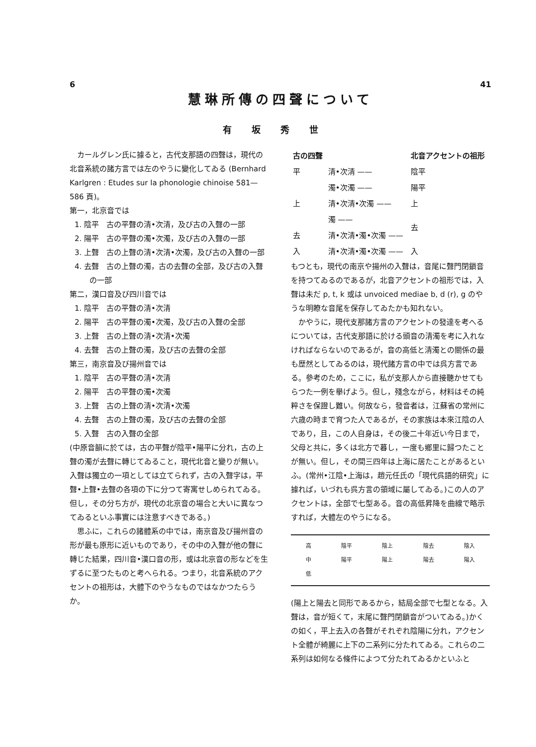6 41
慧琳所傳の四聲について
有坂秀世
カールグレン氏に據ると，古代支那語の四聲は，現代の北音系統の諸方言では左のやうに變化してゐる (Bernhard Karlgren : Etudes sur la phonologie chinoise 581—586 頁)。
第一，北京音では
1. 陰平　古の平聲の清•次清，及び古の入聲の一部
2. 陽平　古の平聲の濁•次濁，及び古の入聲の一部
3. 上聲　古の上聲の清•次清•次濁，及び古の入聲の一部
4. 去聲　古の上聲の濁，古の去聲の全部，及び古の入聲の一部
第二，漢口音及び四川音では
1. 陰平　古の平聲の清•次清
2. 陽平　古の平聲の濁•次濁，及び古の入聲の全部
3. 上聲　古の上聲の清•次清•次濁
4. 去聲　古の上聲の濁，及び古の去聲の全部
第三，南京音及び揚州音では
1. 陰平　古の平聲の清•次清
2. 陽平　古の平聲の濁•次濁
3. 上聲　古の上聲の清•次清•次濁
4. 去聲　古の上聲の濁，及び古の去聲の全部
5. 入聲　古の入聲の全部
(中原音韻に於ては，古の平聲が陰平•陽平に分れ，古の上聲の濁が去聲に轉じてゐること，現代北音と變りが無い。入聲は獨立の一項としては立てられず，古の入聲字は，平聲•上聲•去聲の各項の下に分つて寄寓せしめられてゐる。但し，その分ち方が，現代の北京音の場合と大いに異なつてゐるといふ事實には注意すべきである。)
思ふに，これらの諸體系の中では，南京音及び揚州音の形が最も原形に近いものであり，その中の入聲が他の聲に轉じた結果，四川音•漢口音の形，或は北京音の形などを生ずるに至つたものと考へられる。つまり，北音系統のアクセントの祖形は，大體下のやうなものではなかつたらうか。
| 古の四聲 | | 北音アクセントの祖形 |
| 平 | 清•次清 —— | 陰平 |
| | 濁•次濁 —— | 陽平 |
| 上 | 清•次清•次濁 —— | 上 |
| | 濁 —— | 去 |
| 去 | 清•次清•濁•次濁 —— | |
| 入 | 清•次清•濁•次濁 —— | 入 |
もつとも，現代の南京や揚州の入聲は，音尾に聲門閉鎖音を持つてゐるのであるが，北音アクセントの祖形では，入聲は未だ p, t, k 或は unvoiced mediae b, d (r), g のやうな明瞭な音尾を保存してゐたかも知れない。
かやうに，現代支那諸方言のアクセントの發達を考へるについては，古代支那語に於ける頭音の清濁を考に入れなければならないのであるが，音の高低と清濁との關係の最も歴然としてゐるのは，現代諸方言の中では呉方言である。參考のため，ここに，私が支那人から直接聽かせてもらつた一例を擧げよう。但し，殘念ながら，材料はその純粹さを保證し難い。何故なら，發音者は，江蘇省の常州に六歳の時まで育つた人であるが，その家族は本來江陰の人であり，且，この人自身は，その後二十年近い今日まで，父母と共に，多くは北方で暮し，一度も鄉里に歸つたことが無い。但し，その間三四年は上海に居たことがあるといふ。(常州•江陰•上海は，趙元任氏の「現代呉語的研究」に據れば，いづれも呉方言の領域に屬してゐる。)この人のアクセントは，全部で七型ある。音の高低昇降を曲線で略示すれば，大體左のやうになる。
高
中
低 陰平
陽平 陰上
陽上 陰去
陽去 陰入
陽入
(陽上と陽去と同形であるから，結局全部で七型となる。入聲は，音が短くて，末尾に聲門閉鎖音がついてゐる。)かくの如く，平上去入の各聲がそれぞれ陰陽に分れ，アクセント全體が綺麗に上下の二系列に分たれてゐる。これらの二系列は如何なる條件によつて分たれてゐるかといふと